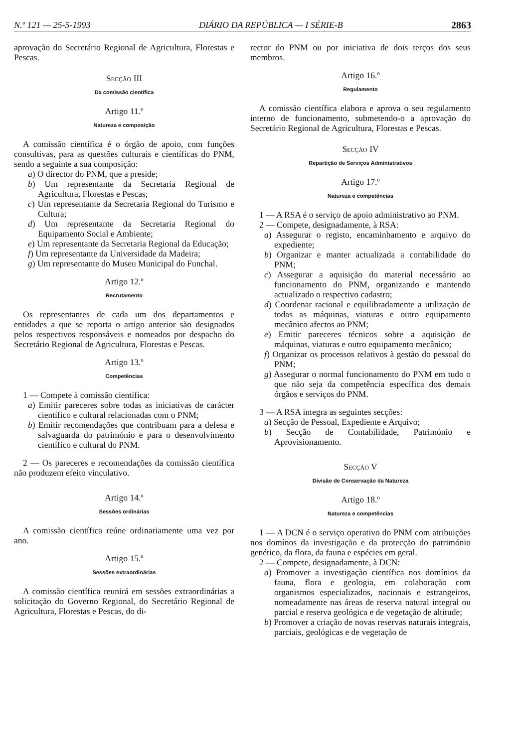N.º 121 — 25-5-1993 DIÁRIO DA REPÚBLICA — I SÉRIE-B 2863
aprovação do Secretário Regional de Agricultura, Florestas e Pescas.
Secção III
Da comissão científica
Artigo 11.º
Natureza e composição
A comissão científica é o órgão de apoio, com funções consultivas, para as questões culturais e científicas do PNM, sendo a seguinte a sua composição:
a) O director do PNM, que a preside;
b) Um representante da Secretaria Regional de Agricultura, Florestas e Pescas;
c) Um representante da Secretaria Regional do Turismo e Cultura;
d) Um representante da Secretaria Regional do Equipamento Social e Ambiente;
e) Um representante da Secretaria Regional da Educação;
f) Um representante da Universidade da Madeira;
g) Um representante do Museu Municipal do Funchal.
Artigo 12.º
Recrutamento
Os representantes de cada um dos departamentos e entidades a que se reporta o artigo anterior são designados pelos respectivos responsáveis e nomeados por despacho do Secretário Regional de Agricultura, Florestas e Pescas.
Artigo 13.º
Competências
1 — Compete à comissão científica:
a) Emitir pareceres sobre todas as iniciativas de carácter científico e cultural relacionadas com o PNM;
b) Emitir recomendações que contribuam para a defesa e salvaguarda do património e para o desenvolvimento científico e cultural do PNM.
2 — Os pareceres e recomendações da comissão científica não produzem efeito vinculativo.
Artigo 14.º
Sessões ordinárias
A comissão científica reúne ordinariamente uma vez por ano.
Artigo 15.º
Sessões extraordinárias
A comissão científica reunirá em sessões extraordinárias a solicitação do Governo Regional, do Secretário Regional de Agricultura, Florestas e Pescas, do di-
rector do PNM ou por iniciativa de dois terços dos seus membros.
Artigo 16.º
Regulamento
A comissão científica elabora e aprova o seu regulamento interno de funcionamento, submetendo-o a aprovação do Secretário Regional de Agricultura, Florestas e Pescas.
Secção IV
Repartição de Serviços Administrativos
Artigo 17.º
Natureza e competências
1 — A RSA é o serviço de apoio administrativo ao PNM.
2 — Compete, designadamente, à RSA:
a) Assegurar o registo, encaminhamento e arquivo do expediente;
b) Organizar e manter actualizada a contabilidade do PNM;
c) Assegurar a aquisição do material necessário ao funcionamento do PNM, organizando e mantendo actualizado o respectivo cadastro;
d) Coordenar racional e equilibradamente a utilização de todas as máquinas, viaturas e outro equipamento mecânico afectos ao PNM;
e) Emitir pareceres técnicos sobre a aquisição de máquinas, viaturas e outro equipamento mecânico;
f) Organizar os processos relativos à gestão do pessoal do PNM;
g) Assegurar o normal funcionamento do PNM em tudo o que não seja da competência específica dos demais órgãos e serviços do PNM.
3 — A RSA integra as seguintes secções:
a) Secção de Pessoal, Expediente e Arquivo;
b) Secção de Contabilidade, Património e Aprovisionamento.
Secção V
Divisão de Conservação da Natureza
Artigo 18.º
Natureza e competências
1 — A DCN é o serviço operativo do PNM com atribuições nos domínos da investigação e da protecção do património genético, da flora, da fauna e espécies em geral.
2 — Compete, designadamente, à DCN:
a) Promover a investigação científica nos domínios da fauna, flora e geologia, em colaboração com organismos especializados, nacionais e estrangeiros, nomeadamente nas áreas de reserva natural integral ou parcial e reserva geológica e de vegetação de altitude;
b) Promover a criação de novas reservas naturais integrais, parciais, geológicas e de vegetação de